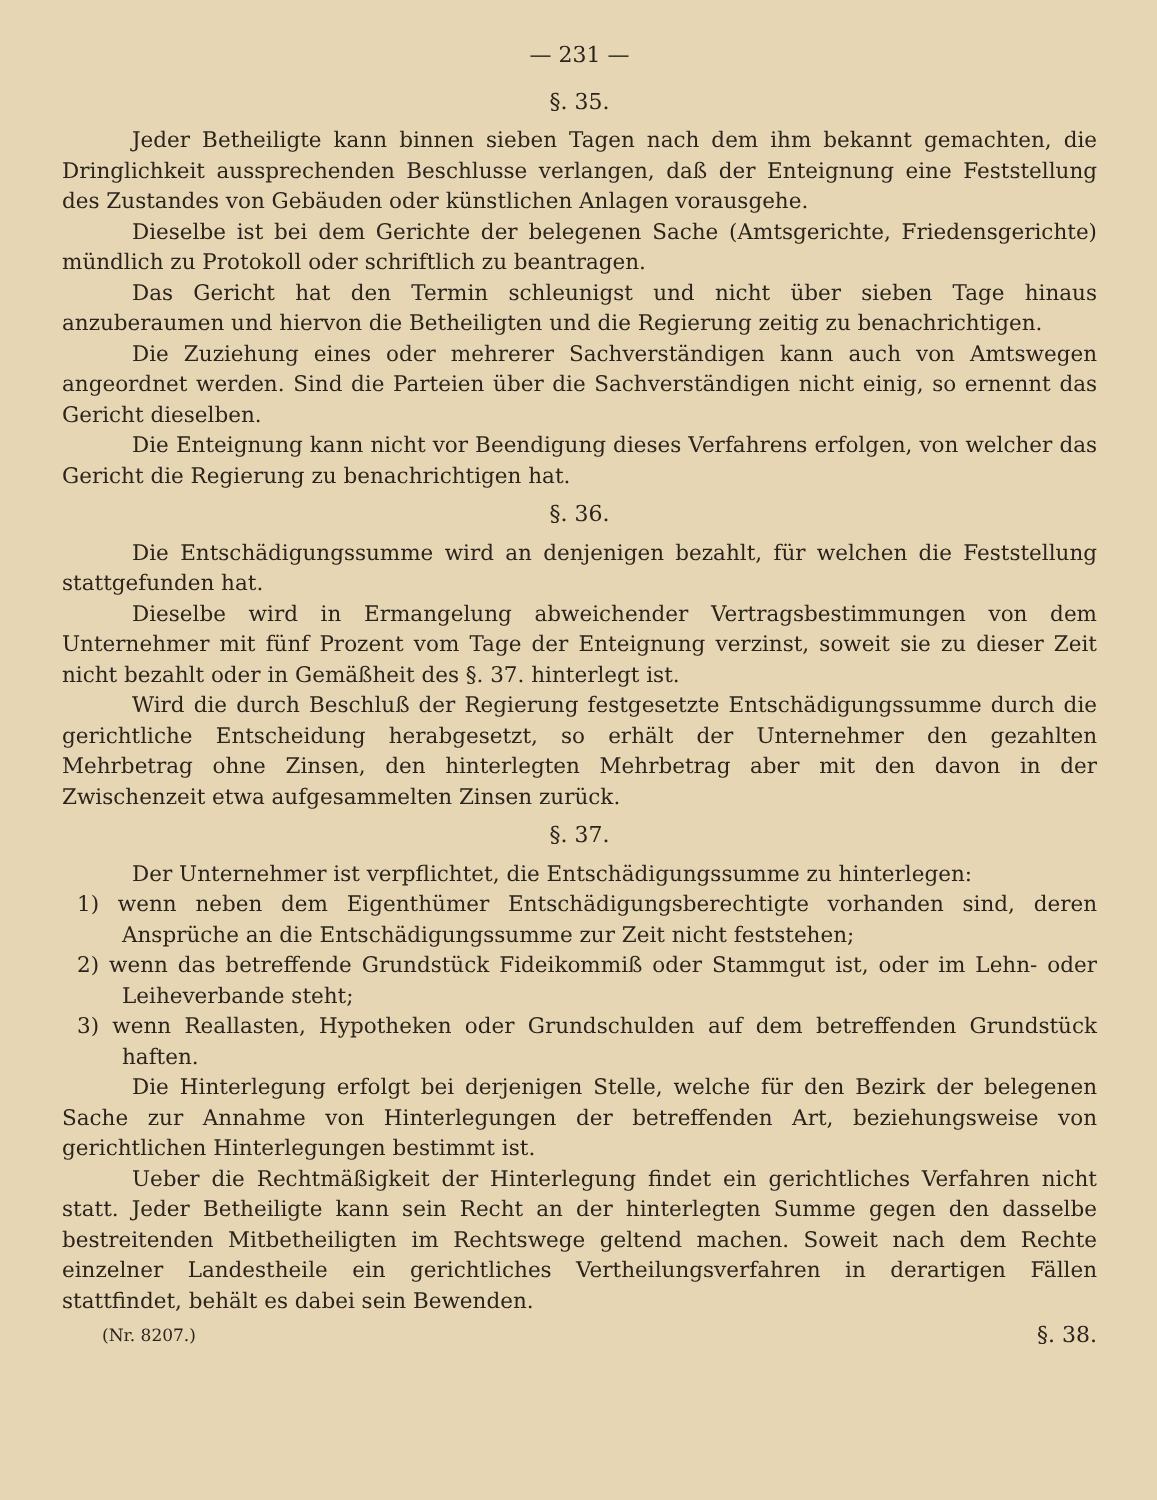— 231 —
§. 35.
Jeder Betheiligte kann binnen sieben Tagen nach dem ihm bekannt gemachten, die Dringlichkeit aussprechenden Beschlusse verlangen, daß der Enteignung eine Feststellung des Zustandes von Gebäuden oder künstlichen Anlagen vorausgehe.
Dieselbe ist bei dem Gerichte der belegenen Sache (Amtsgerichte, Friedensgerichte) mündlich zu Protokoll oder schriftlich zu beantragen.
Das Gericht hat den Termin schleunigst und nicht über sieben Tage hinaus anzuberaumen und hiervon die Betheiligten und die Regierung zeitig zu benachrichtigen.
Die Zuziehung eines oder mehrerer Sachverständigen kann auch von Amtswegen angeordnet werden. Sind die Parteien über die Sachverständigen nicht einig, so ernennt das Gericht dieselben.
Die Enteignung kann nicht vor Beendigung dieses Verfahrens erfolgen, von welcher das Gericht die Regierung zu benachrichtigen hat.
§. 36.
Die Entschädigungssumme wird an denjenigen bezahlt, für welchen die Feststellung stattgefunden hat.
Dieselbe wird in Ermangelung abweichender Vertragsbestimmungen von dem Unternehmer mit fünf Prozent vom Tage der Enteignung verzinst, soweit sie zu dieser Zeit nicht bezahlt oder in Gemäßheit des §. 37. hinterlegt ist.
Wird die durch Beschluß der Regierung festgesetzte Entschädigungssumme durch die gerichtliche Entscheidung herabgesetzt, so erhält der Unternehmer den gezahlten Mehrbetrag ohne Zinsen, den hinterlegten Mehrbetrag aber mit den davon in der Zwischenzeit etwa aufgesammelten Zinsen zurück.
§. 37.
Der Unternehmer ist verpflichtet, die Entschädigungssumme zu hinterlegen:
1) wenn neben dem Eigenthümer Entschädigungsberechtigte vorhanden sind, deren Ansprüche an die Entschädigungssumme zur Zeit nicht feststehen;
2) wenn das betreffende Grundstück Fideikommiß oder Stammgut ist, oder im Lehn- oder Leiheverbande steht;
3) wenn Reallasten, Hypotheken oder Grundschulden auf dem betreffenden Grundstück haften.
Die Hinterlegung erfolgt bei derjenigen Stelle, welche für den Bezirk der belegenen Sache zur Annahme von Hinterlegungen der betreffenden Art, beziehungsweise von gerichtlichen Hinterlegungen bestimmt ist.
Ueber die Rechtmäßigkeit der Hinterlegung findet ein gerichtliches Verfahren nicht statt. Jeder Betheiligte kann sein Recht an der hinterlegten Summe gegen den dasselbe bestreitenden Mitbetheiligten im Rechtswege geltend machen. Soweit nach dem Rechte einzelner Landestheile ein gerichtliches Vertheilungsverfahren in derartigen Fällen stattfindet, behält es dabei sein Bewenden.
(Nr. 8207.) §. 38.